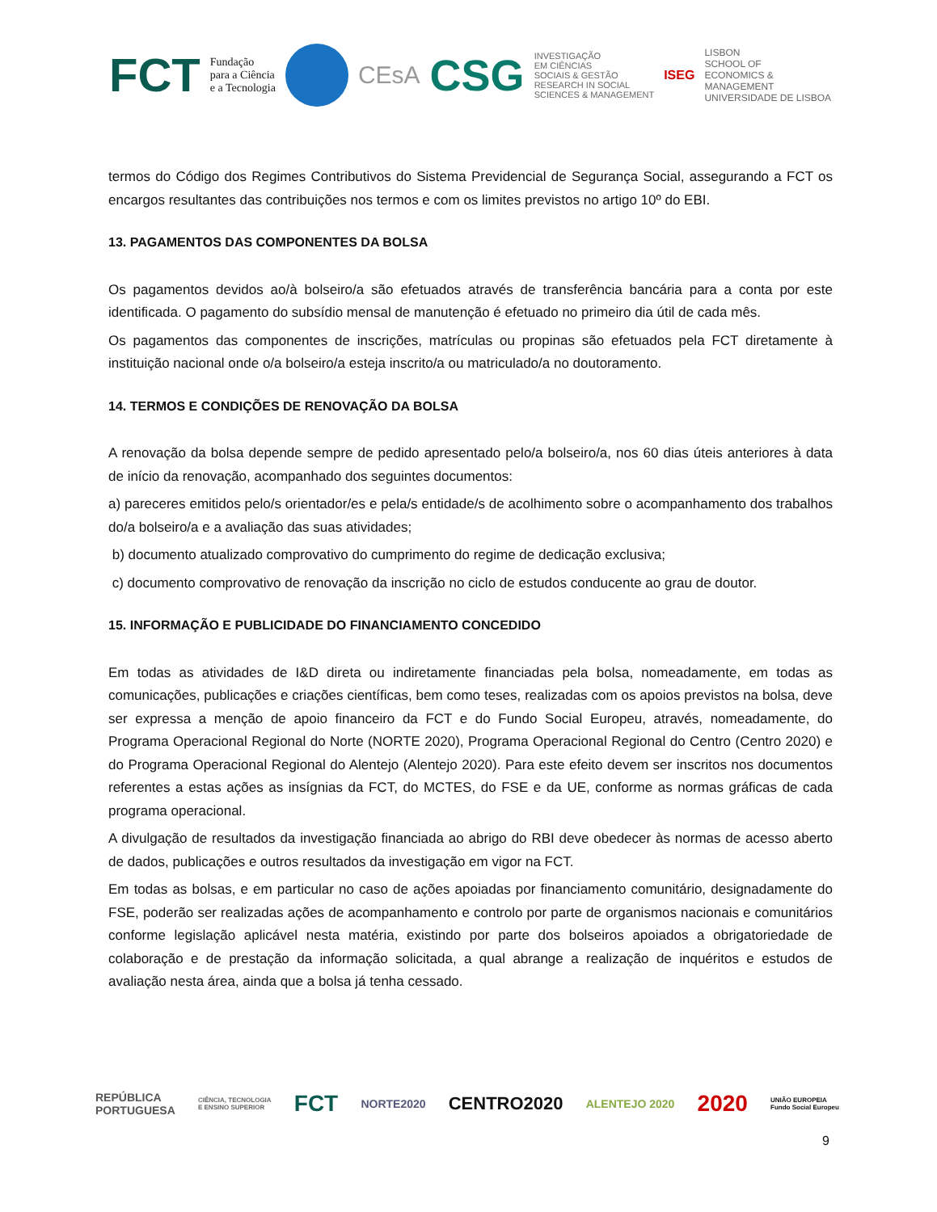FCT Fundação
para a Ciência
e a Tecnologia
CEsA CSG INVESTIGAÇÃO
EM CIÊNCIAS
SOCIAIS & GESTÃO
RESEARCH IN SOCIAL
SCIENCES & MANAGEMENT ISEG LISBON
SCHOOL OF
ECONOMICS &
MANAGEMENT
UNIVERSIDADE DE LISBOA
termos do Código dos Regimes Contributivos do Sistema Previdencial de Segurança Social, assegurando a FCT os encargos resultantes das contribuições nos termos e com os limites previstos no artigo 10º do EBI.
13. PAGAMENTOS DAS COMPONENTES DA BOLSA
Os pagamentos devidos ao/à bolseiro/a são efetuados através de transferência bancária para a conta por este identificada. O pagamento do subsídio mensal de manutenção é efetuado no primeiro dia útil de cada mês.
Os pagamentos das componentes de inscrições, matrículas ou propinas são efetuados pela FCT diretamente à instituição nacional onde o/a bolseiro/a esteja inscrito/a ou matriculado/a no doutoramento.
14. TERMOS E CONDIÇÕES DE RENOVAÇÃO DA BOLSA
A renovação da bolsa depende sempre de pedido apresentado pelo/a bolseiro/a, nos 60 dias úteis anteriores à data de início da renovação, acompanhado dos seguintes documentos:
a) pareceres emitidos pelo/s orientador/es e pela/s entidade/s de acolhimento sobre o acompanhamento dos trabalhos do/a bolseiro/a e a avaliação das suas atividades;
b) documento atualizado comprovativo do cumprimento do regime de dedicação exclusiva;
c) documento comprovativo de renovação da inscrição no ciclo de estudos conducente ao grau de doutor.
15. INFORMAÇÃO E PUBLICIDADE DO FINANCIAMENTO CONCEDIDO
Em todas as atividades de I&D direta ou indiretamente financiadas pela bolsa, nomeadamente, em todas as comunicações, publicações e criações científicas, bem como teses, realizadas com os apoios previstos na bolsa, deve ser expressa a menção de apoio financeiro da FCT e do Fundo Social Europeu, através, nomeadamente, do Programa Operacional Regional do Norte (NORTE 2020), Programa Operacional Regional do Centro (Centro 2020) e do Programa Operacional Regional do Alentejo (Alentejo 2020). Para este efeito devem ser inscritos nos documentos referentes a estas ações as insígnias da FCT, do MCTES, do FSE e da UE, conforme as normas gráficas de cada programa operacional.
A divulgação de resultados da investigação financiada ao abrigo do RBI deve obedecer às normas de acesso aberto de dados, publicações e outros resultados da investigação em vigor na FCT.
Em todas as bolsas, e em particular no caso de ações apoiadas por financiamento comunitário, designadamente do FSE, poderão ser realizadas ações de acompanhamento e controlo por parte de organismos nacionais e comunitários conforme legislação aplicável nesta matéria, existindo por parte dos bolseiros apoiados a obrigatoriedade de colaboração e de prestação da informação solicitada, a qual abrange a realização de inquéritos e estudos de avaliação nesta área, ainda que a bolsa já tenha cessado.
REPÚBLICA
PORTUGUESA CIÊNCIA, TECNOLOGIA
E ENSINO SUPERIOR FCT NORTE2020 CENTRO2020 ALENTEJO 2020 2020 UNIÃO EUROPEIA
Fundo Social Europeu
9